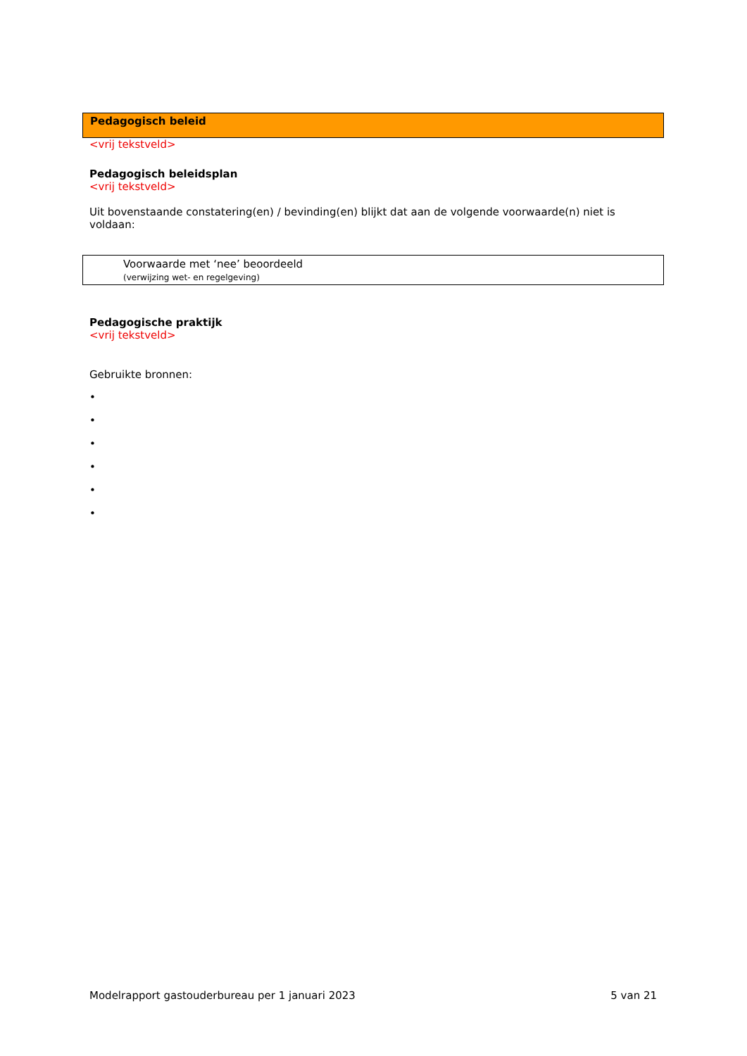Pedagogisch beleid
<vrij tekstveld>
Pedagogisch beleidsplan
<vrij tekstveld>
Uit bovenstaande constatering(en) / bevinding(en) blijkt dat aan de volgende voorwaarde(n) niet is voldaan:
| Voorwaarde met ‘nee’ beoordeeld (verwijzing wet- en regelgeving) |
Pedagogische praktijk
<vrij tekstveld>
Gebruikte bronnen:
•
•
•
•
•
•
Modelrapport gastouderbureau per 1 januari 2023 5 van 21